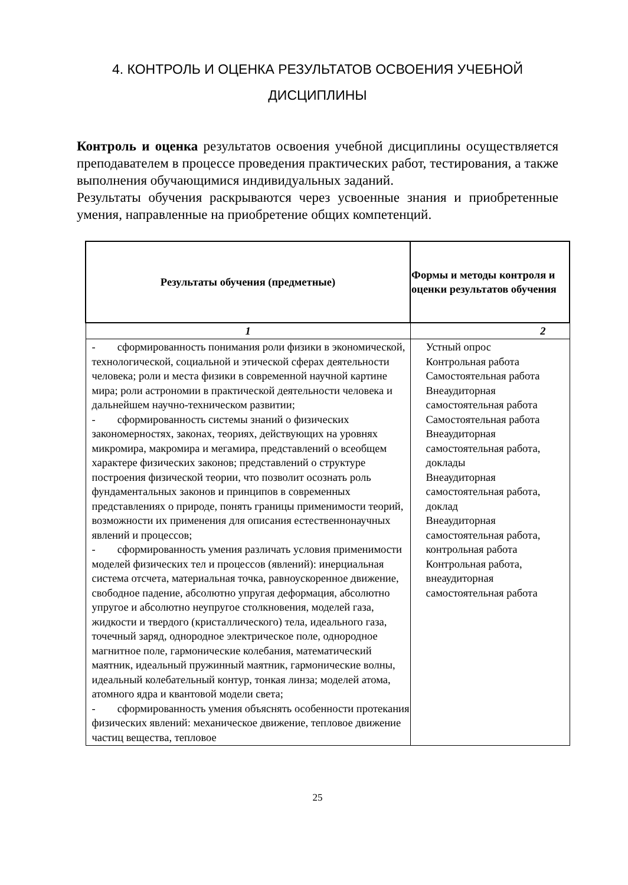4. КОНТРОЛЬ И ОЦЕНКА РЕЗУЛЬТАТОВ ОСВОЕНИЯ УЧЕБНОЙ
ДИСЦИПЛИНЫ
Контроль и оценка результатов освоения учебной дисциплины осуществляется преподавателем в процессе проведения практических работ, тестирования, а также выполнения обучающимися индивидуальных заданий.
Результаты обучения раскрываются через усвоенные знания и приобретенные умения, направленные на приобретение общих компетенций.
| Результаты обучения (предметные) | Формы и методы контроля и оценки результатов обучения |
| --- | --- |
| 1 | 2 |
| - сформированность понимания роли физики в экономической, технологической, социальной и этической сферах деятельности человека; роли и места физики в современной научной картине мира; роли астрономии в практической деятельности человека и дальнейшем научно-техническом развитии; - сформированность системы знаний о физических закономерностях, законах, теориях, действующих на уровнях микромира, макромира и мегамира, представлений о всеобщем характере физических законов; представлений о структуре построения физической теории, что позволит осознать роль фундаментальных законов и принципов в современных представлениях о природе, понять границы применимости теорий, возможности их применения для описания естественнонаучных явлений и процессов; - сформированность умения различать условия применимости моделей физических тел и процессов (явлений): инерциальная система отсчета, материальная точка, равноускоренное движение, свободное падение, абсолютно упругая деформация, абсолютно упругое и абсолютно неупругое столкновения, моделей газа, жидкости и твердого (кристаллического) тела, идеального газа, точечный заряд, однородное электрическое поле, однородное магнитное поле, гармонические колебания, математический маятник, идеальный пружинный маятник, гармонические волны, идеальный колебательный контур, тонкая линза; моделей атома, атомного ядра и квантовой модели света; - сформированность умения объяснять особенности протекания физических явлений: механическое движение, тепловое движение частиц вещества, тепловое | Устный опрос Контрольная работа Самостоятельная работа Внеаудиторная самостоятельная работа Самостоятельная работа Внеаудиторная самостоятельная работа, доклады Внеаудиторная самостоятельная работа, доклад Внеаудиторная самостоятельная работа, контрольная работа Контрольная работа, внеаудиторная самостоятельная работа |
25